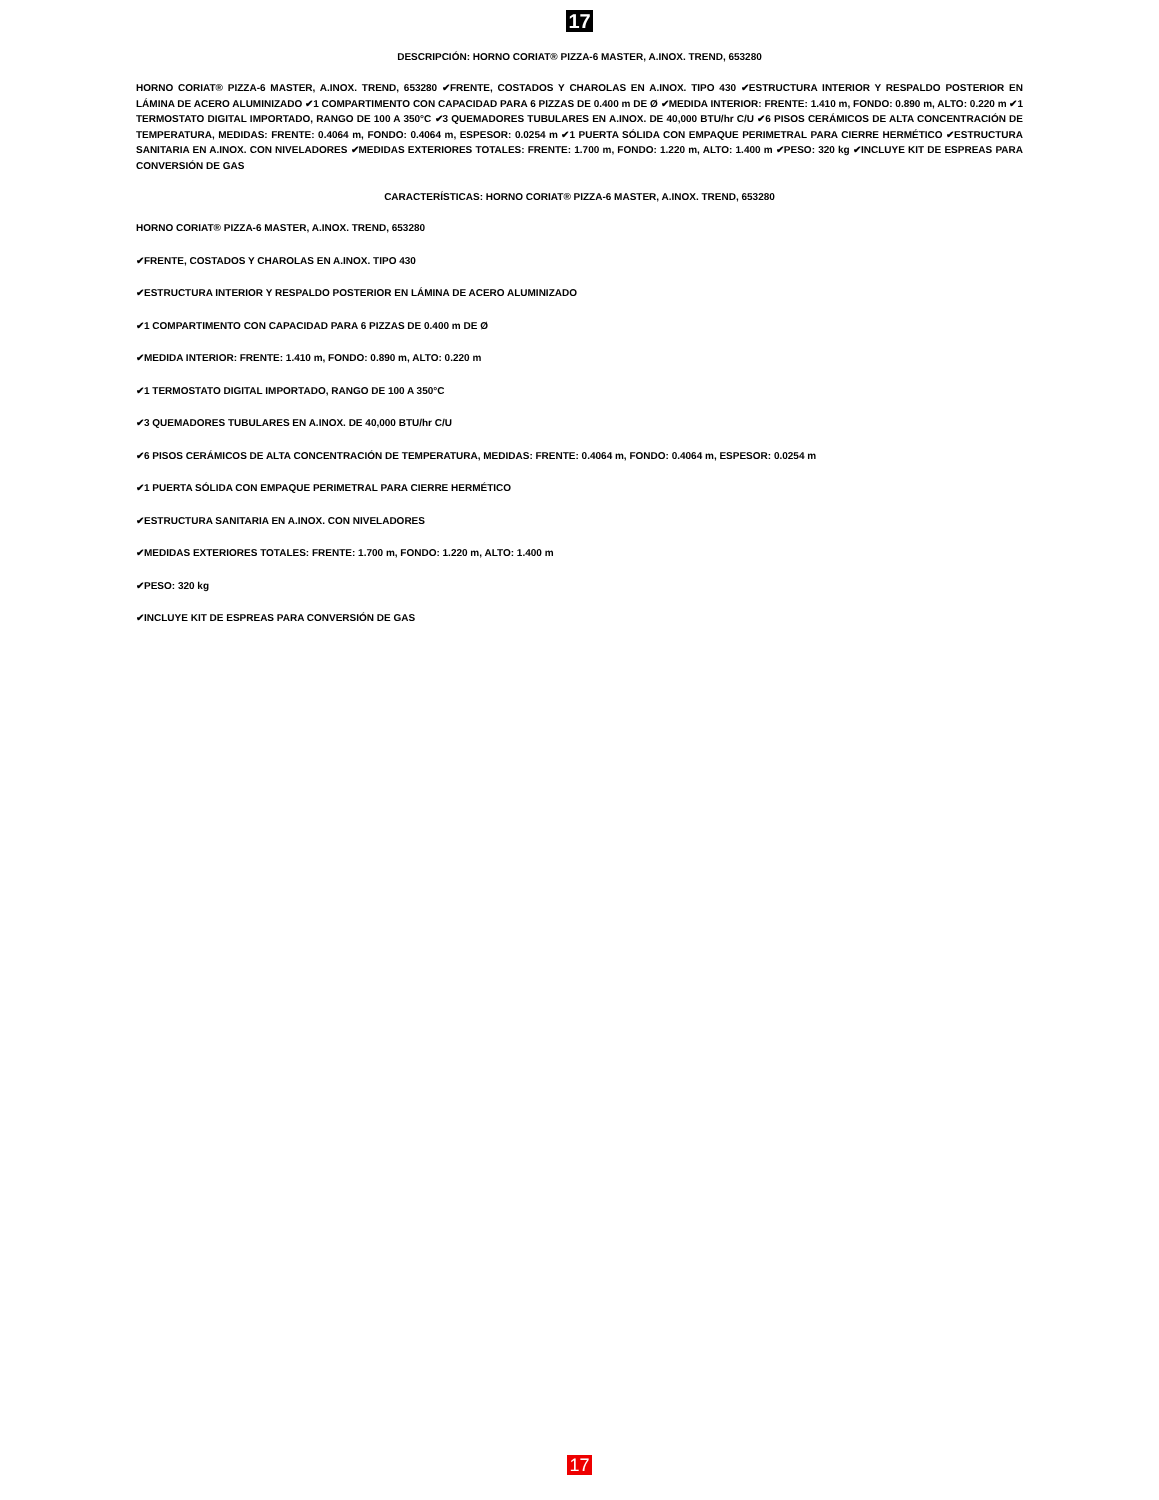17
DESCRIPCIÓN: HORNO CORIAT® PIZZA-6 MASTER, A.INOX. TREND, 653280
HORNO CORIAT® PIZZA-6 MASTER, A.INOX. TREND, 653280 ✔FRENTE, COSTADOS Y CHAROLAS EN A.INOX. TIPO 430 ✔ESTRUCTURA INTERIOR Y RESPALDO POSTERIOR EN LÁMINA DE ACERO ALUMINIZADO ✔1 COMPARTIMENTO CON CAPACIDAD PARA 6 PIZZAS DE 0.400 m DE Ø ✔MEDIDA INTERIOR: FRENTE: 1.410 m, FONDO: 0.890 m, ALTO: 0.220 m ✔1 TERMOSTATO DIGITAL IMPORTADO, RANGO DE 100 A 350°C ✔3 QUEMADORES TUBULARES EN A.INOX. DE 40,000 BTU/hr C/U ✔6 PISOS CERÁMICOS DE ALTA CONCENTRACIÓN DE TEMPERATURA, MEDIDAS: FRENTE: 0.4064 m, FONDO: 0.4064 m, ESPESOR: 0.0254 m ✔1 PUERTA SÓLIDA CON EMPAQUE PERIMETRAL PARA CIERRE HERMÉTICO ✔ESTRUCTURA SANITARIA EN A.INOX. CON NIVELADORES ✔MEDIDAS EXTERIORES TOTALES: FRENTE: 1.700 m, FONDO: 1.220 m, ALTO: 1.400 m ✔PESO: 320 kg ✔INCLUYE KIT DE ESPREAS PARA CONVERSIÓN DE GAS
CARACTERÍSTICAS: HORNO CORIAT® PIZZA-6 MASTER, A.INOX. TREND, 653280
HORNO CORIAT® PIZZA-6 MASTER, A.INOX. TREND, 653280
✔FRENTE, COSTADOS Y CHAROLAS EN A.INOX. TIPO 430
✔ESTRUCTURA INTERIOR Y RESPALDO POSTERIOR EN LÁMINA DE ACERO ALUMINIZADO
✔1 COMPARTIMENTO CON CAPACIDAD PARA 6 PIZZAS DE 0.400 m DE Ø
✔MEDIDA INTERIOR: FRENTE: 1.410 m, FONDO: 0.890 m, ALTO: 0.220 m
✔1 TERMOSTATO DIGITAL IMPORTADO, RANGO DE 100 A 350°C
✔3 QUEMADORES TUBULARES EN A.INOX. DE 40,000 BTU/hr C/U
✔6 PISOS CERÁMICOS DE ALTA CONCENTRACIÓN DE TEMPERATURA, MEDIDAS: FRENTE: 0.4064 m, FONDO: 0.4064 m, ESPESOR: 0.0254 m
✔1 PUERTA SÓLIDA CON EMPAQUE PERIMETRAL PARA CIERRE HERMÉTICO
✔ESTRUCTURA SANITARIA EN A.INOX. CON NIVELADORES
✔MEDIDAS EXTERIORES TOTALES: FRENTE: 1.700 m, FONDO: 1.220 m, ALTO: 1.400 m
✔PESO: 320 kg
✔INCLUYE KIT DE ESPREAS PARA CONVERSIÓN DE GAS
17